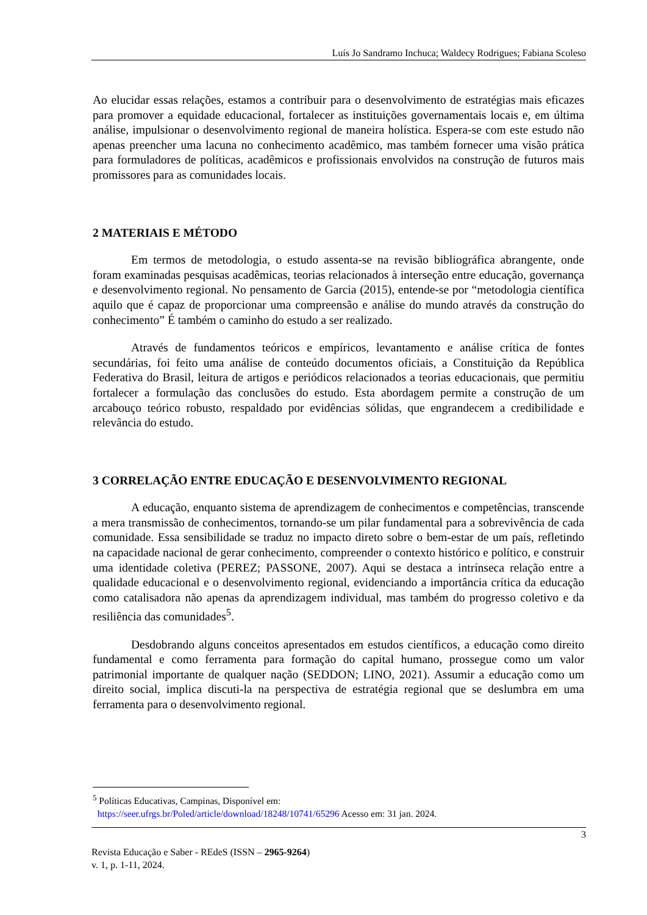Luís Jo Sandramo Inchuca; Waldecy Rodrigues; Fabiana Scoleso
Ao elucidar essas relações, estamos a contribuir para o desenvolvimento de estratégias mais eficazes para promover a equidade educacional, fortalecer as instituições governamentais locais e, em última análise, impulsionar o desenvolvimento regional de maneira holística. Espera-se com este estudo não apenas preencher uma lacuna no conhecimento acadêmico, mas também fornecer uma visão prática para formuladores de políticas, acadêmicos e profissionais envolvidos na construção de futuros mais promissores para as comunidades locais.
2 MATERIAIS E MÉTODO
Em termos de metodologia, o estudo assenta-se na revisão bibliográfica abrangente, onde foram examinadas pesquisas acadêmicas, teorias relacionados à interseção entre educação, governança e desenvolvimento regional. No pensamento de Garcia (2015), entende-se por “metodologia científica aquilo que é capaz de proporcionar uma compreensão e análise do mundo através da construção do conhecimento” É também o caminho do estudo a ser realizado.
Através de fundamentos teóricos e empíricos, levantamento e análise crítica de fontes secundárias, foi feito uma análise de conteúdo documentos oficiais, a Constituição da República Federativa do Brasil, leitura de artigos e periódicos relacionados a teorias educacionais, que permitiu fortalecer a formulação das conclusões do estudo. Esta abordagem permite a construção de um arcabouço teórico robusto, respaldado por evidências sólidas, que engrandecem a credibilidade e relevância do estudo.
3 CORRELAÇÃO ENTRE EDUCAÇÃO E DESENVOLVIMENTO REGIONAL
A educação, enquanto sistema de aprendizagem de conhecimentos e competências, transcende a mera transmissão de conhecimentos, tornando-se um pilar fundamental para a sobrevivência de cada comunidade. Essa sensibilidade se traduz no impacto direto sobre o bem-estar de um país, refletindo na capacidade nacional de gerar conhecimento, compreender o contexto histórico e político, e construir uma identidade coletiva (PEREZ; PASSONE, 2007). Aqui se destaca a intrínseca relação entre a qualidade educacional e o desenvolvimento regional, evidenciando a importância crítica da educação como catalisadora não apenas da aprendizagem individual, mas também do progresso coletivo e da resiliência das comunidades<sup>5</sup>.
Desdobrando alguns conceitos apresentados em estudos científicos, a educação como direito fundamental e como ferramenta para formação do capital humano, prossegue como um valor patrimonial importante de qualquer nação (SEDDON; LINO, 2021). Assumir a educação como um direito social, implica discuti-la na perspectiva de estratégia regional que se deslumbra em uma ferramenta para o desenvolvimento regional.
<sup>5</sup> Políticas Educativas, Campinas, Disponível em:
https://seer.ufrgs.br/Poled/article/download/18248/10741/65296 Acesso em: 31 jan. 2024.
3
Revista Educação e Saber - REdeS (ISSN – 2965-9264)
v. 1, p. 1-11, 2024.